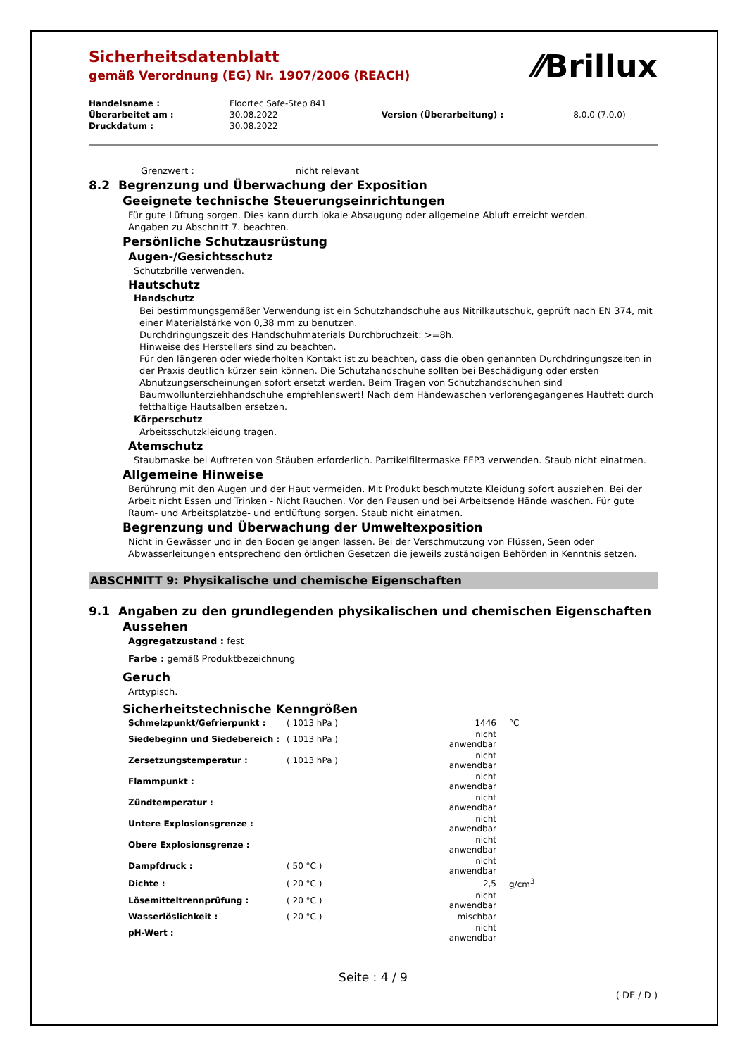⁄⁄Brillux
Sicherheitsdatenblatt
gemäß Verordnung (EG) Nr. 1907/2006 (REACH)
| Handelsname : | Floortec Safe-Step 841 | | |
| Überarbeitet am : | 30.08.2022 | Version (Überarbeitung) : | 8.0.0 (7.0.0) |
| Druckdatum : | 30.08.2022 | | |
Grenzwert : nicht relevant
8.2 Begrenzung und Überwachung der Exposition
Geeignete technische Steuerungseinrichtungen
Für gute Lüftung sorgen. Dies kann durch lokale Absaugung oder allgemeine Abluft erreicht werden.
Angaben zu Abschnitt 7. beachten.
Persönliche Schutzausrüstung
Augen-/Gesichtsschutz
Schutzbrille verwenden.
Hautschutz
Handschutz
Bei bestimmungsgemäßer Verwendung ist ein Schutzhandschuhe aus Nitrilkautschuk, geprüft nach EN 374, mit einer Materialstärke von 0,38 mm zu benutzen.
Durchdringungszeit des Handschuhmaterials Durchbruchzeit: >=8h.
Hinweise des Herstellers sind zu beachten.
Für den längeren oder wiederholten Kontakt ist zu beachten, dass die oben genannten Durchdringungszeiten in der Praxis deutlich kürzer sein können. Die Schutzhandschuhe sollten bei Beschädigung oder ersten Abnutzungserscheinungen sofort ersetzt werden. Beim Tragen von Schutzhandschuhen sind Baumwollunterziehhandschuhe empfehlenswert! Nach dem Händewaschen verlorengegangenes Hautfett durch fetthaltige Hautsalben ersetzen.
Körperschutz
Arbeitsschutzkleidung tragen.
Atemschutz
Staubmaske bei Auftreten von Stäuben erforderlich. Partikelfiltermaske FFP3 verwenden. Staub nicht einatmen.
Allgemeine Hinweise
Berührung mit den Augen und der Haut vermeiden. Mit Produkt beschmutzte Kleidung sofort ausziehen. Bei der Arbeit nicht Essen und Trinken - Nicht Rauchen. Vor den Pausen und bei Arbeitsende Hände waschen. Für gute Raum- und Arbeitsplatzbe- und entlüftung sorgen. Staub nicht einatmen.
Begrenzung und Überwachung der Umweltexposition
Nicht in Gewässer und in den Boden gelangen lassen. Bei der Verschmutzung von Flüssen, Seen oder Abwasserleitungen entsprechend den örtlichen Gesetzen die jeweils zuständigen Behörden in Kenntnis setzen.
ABSCHNITT 9: Physikalische und chemische Eigenschaften
9.1 Angaben zu den grundlegenden physikalischen und chemischen Eigenschaften
Aussehen
Aggregatzustand : fest
Farbe : gemäß Produktbezeichnung
Geruch
Arttypisch.
Sicherheitstechnische Kenngrößen
| Schmelzpunkt/Gefrierpunkt : | ( 1013 hPa ) | 1446 | °C |
| Siedebeginn und Siedebereich : | ( 1013 hPa ) | nicht anwendbar | |
| Zersetzungstemperatur : | ( 1013 hPa ) | nicht anwendbar | |
| Flammpunkt : | | nicht anwendbar | |
| Zündtemperatur : | | nicht anwendbar | |
| Untere Explosionsgrenze : | | nicht anwendbar | |
| Obere Explosionsgrenze : | | nicht anwendbar | |
| Dampfdruck : | ( 50 °C ) | nicht anwendbar | |
| Dichte : | ( 20 °C ) | 2,5 | g/cm<sup>3</sup> |
| Lösemitteltrennprüfung : | ( 20 °C ) | nicht anwendbar | |
| Wasserlöslichkeit : | ( 20 °C ) | mischbar | |
| pH-Wert : | | nicht anwendbar | |
Seite : 4 / 9
( DE / D )